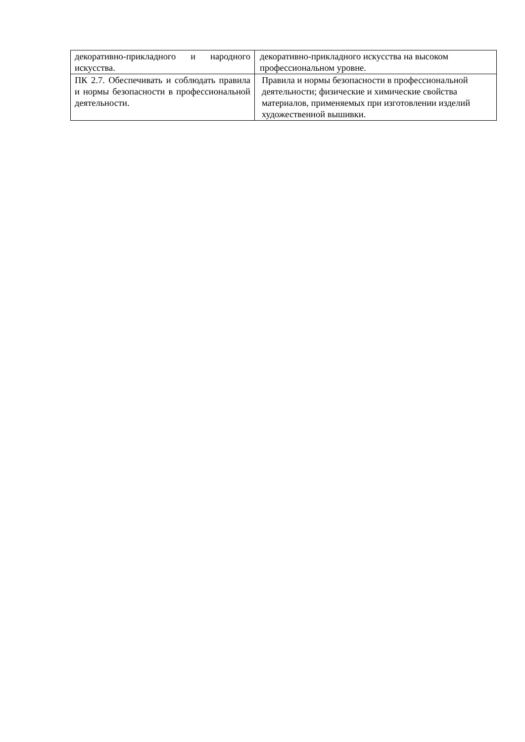| декоративно-прикладного и народного искусства. | декоративно-прикладного искусства на высоком профессиональном уровне. |
| ПК 2.7. Обеспечивать и соблюдать правила и нормы безопасности в профессиональной деятельности. | Правила и нормы безопасности в профессиональной деятельности; физические и химические свойства материалов, применяемых при изготовлении изделий художественной вышивки. |